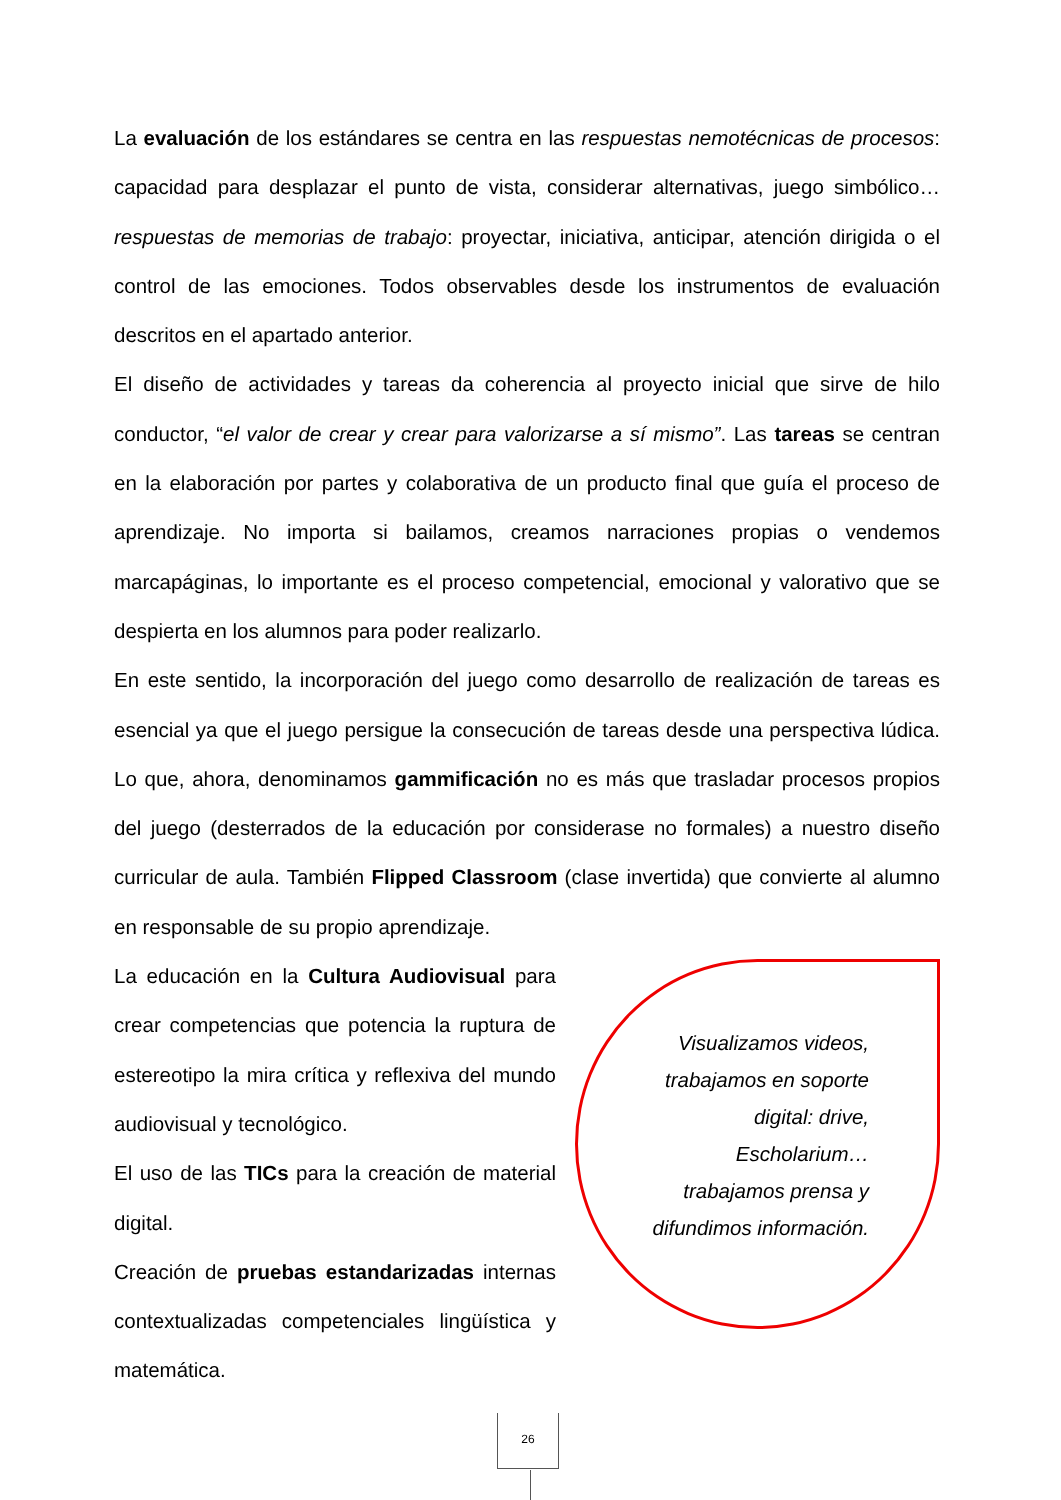La evaluación de los estándares se centra en las respuestas nemotécnicas de procesos: capacidad para desplazar el punto de vista, considerar alternativas, juego simbólico… respuestas de memorias de trabajo: proyectar, iniciativa, anticipar, atención dirigida o el control de las emociones. Todos observables desde los instrumentos de evaluación descritos en el apartado anterior.
El diseño de actividades y tareas da coherencia al proyecto inicial que sirve de hilo conductor, “el valor de crear y crear para valorizarse a sí mismo”. Las tareas se centran en la elaboración por partes y colaborativa de un producto final que guía el proceso de aprendizaje. No importa si bailamos, creamos narraciones propias o vendemos marcapáginas, lo importante es el proceso competencial, emocional y valorativo que se despierta en los alumnos para poder realizarlo.
En este sentido, la incorporación del juego como desarrollo de realización de tareas es esencial ya que el juego persigue la consecución de tareas desde una perspectiva lúdica. Lo que, ahora, denominamos gammificación no es más que trasladar procesos propios del juego (desterrados de la educación por considerase no formales) a nuestro diseño curricular de aula. También Flipped Classroom (clase invertida) que convierte al alumno en responsable de su propio aprendizaje.
La educación en la Cultura Audiovisual para crear competencias que potencia la ruptura de estereotipo la mira crítica y reflexiva del mundo audiovisual y tecnológico.
El uso de las TICs para la creación de material digital.
Creación de pruebas estandarizadas internas contextualizadas competenciales lingüística y matemática.
Visualizamos videos, trabajamos en soporte digital: drive, Escholarium… trabajamos prensa y difundimos información.
26